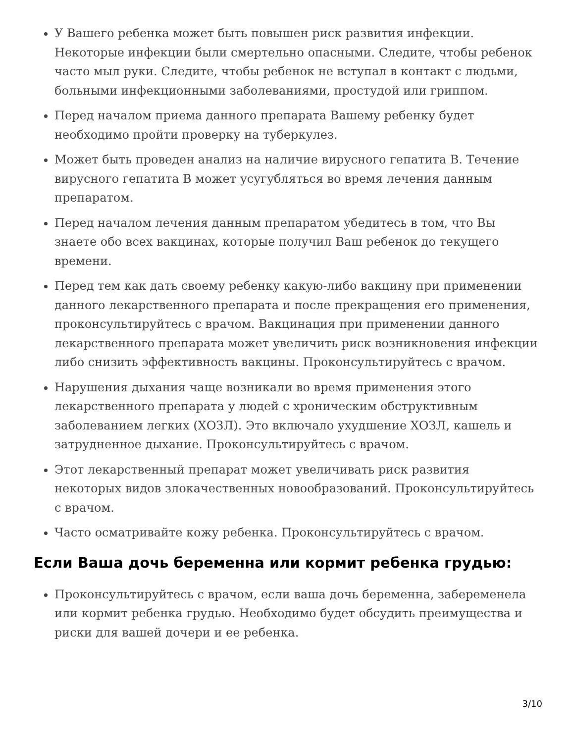У Вашего ребенка может быть повышен риск развития инфекции. Некоторые инфекции были смертельно опасными. Следите, чтобы ребенок часто мыл руки. Следите, чтобы ребенок не вступал в контакт с людьми, больными инфекционными заболеваниями, простудой или гриппом.
Перед началом приема данного препарата Вашему ребенку будет необходимо пройти проверку на туберкулез.
Может быть проведен анализ на наличие вирусного гепатита B. Течение вирусного гепатита B может усугубляться во время лечения данным препаратом.
Перед началом лечения данным препаратом убедитесь в том, что Вы знаете обо всех вакцинах, которые получил Ваш ребенок до текущего времени.
Перед тем как дать своему ребенку какую-либо вакцину при применении данного лекарственного препарата и после прекращения его применения, проконсультируйтесь с врачом. Вакцинация при применении данного лекарственного препарата может увеличить риск возникновения инфекции либо снизить эффективность вакцины. Проконсультируйтесь с врачом.
Нарушения дыхания чаще возникали во время применения этого лекарственного препарата у людей с хроническим обструктивным заболеванием легких (ХОЗЛ). Это включало ухудшение ХОЗЛ, кашель и затрудненное дыхание. Проконсультируйтесь с врачом.
Этот лекарственный препарат может увеличивать риск развития некоторых видов злокачественных новообразований. Проконсультируйтесь с врачом.
Часто осматривайте кожу ребенка. Проконсультируйтесь с врачом.
Если Ваша дочь беременна или кормит ребенка грудью:
Проконсультируйтесь с врачом, если ваша дочь беременна, забеременела или кормит ребенка грудью. Необходимо будет обсудить преимущества и риски для вашей дочери и ее ребенка.
3/10